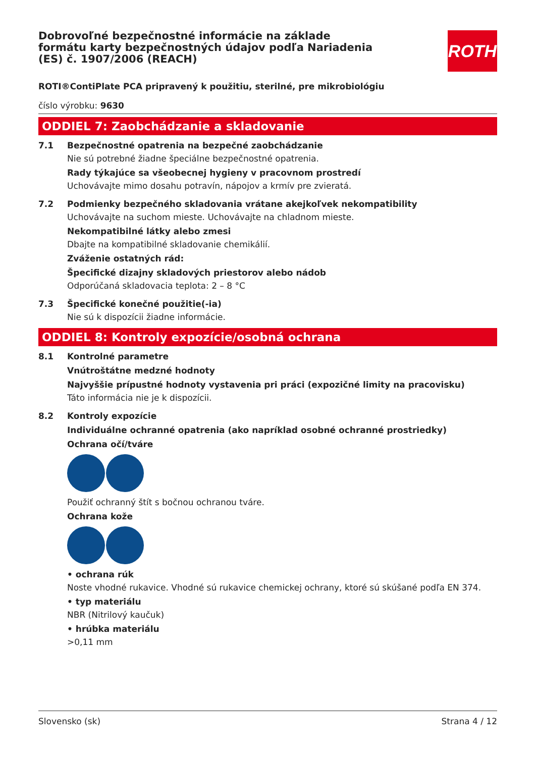ROTH
Dobrovoľné bezpečnostné informácie na základe formátu karty bezpečnostných údajov podľa Nariadenia (ES) č. 1907/2006 (REACH)
ROTI®ContiPlate PCA pripravený k použitiu, sterilné, pre mikrobiológiu
číslo výrobku: 9630
ODDIEL 7: Zaobchádzanie a skladovanie
7.1 Bezpečnostné opatrenia na bezpečné zaobchádzanie
Nie sú potrebné žiadne špeciálne bezpečnostné opatrenia.
Rady týkajúce sa všeobecnej hygieny v pracovnom prostredí
Uchovávajte mimo dosahu potravín, nápojov a krmív pre zvieratá.
7.2 Podmienky bezpečného skladovania vrátane akejkoľvek nekompatibility
Uchovávajte na suchom mieste. Uchovávajte na chladnom mieste.
Nekompatibilné látky alebo zmesi
Dbajte na kompatibilné skladovanie chemikálií.
Zváženie ostatných rád:
Špecifické dizajny skladových priestorov alebo nádob
Odporúčaná skladovacia teplota: 2 – 8 °C
7.3 Špecifické konečné použitie(-ia)
Nie sú k dispozícii žiadne informácie.
ODDIEL 8: Kontroly expozície/osobná ochrana
8.1 Kontrolné parametre
Vnútroštátne medzné hodnoty
Najvyššie prípustné hodnoty vystavenia pri práci (expozičné limity na pracovisku)
Táto informácia nie je k dispozícii.
8.2 Kontroly expozície
Individuálne ochranné opatrenia (ako napríklad osobné ochranné prostriedky)
Ochrana očí/tváre
Použiť ochranný štít s bočnou ochranou tváre.
Ochrana kože
• ochrana rúk
Noste vhodné rukavice. Vhodné sú rukavice chemickej ochrany, ktoré sú skúšané podľa EN 374.
• typ materiálu
NBR (Nitrilový kaučuk)
• hrúbka materiálu
>0,11 mm
Slovensko (sk) Strana 4 / 12